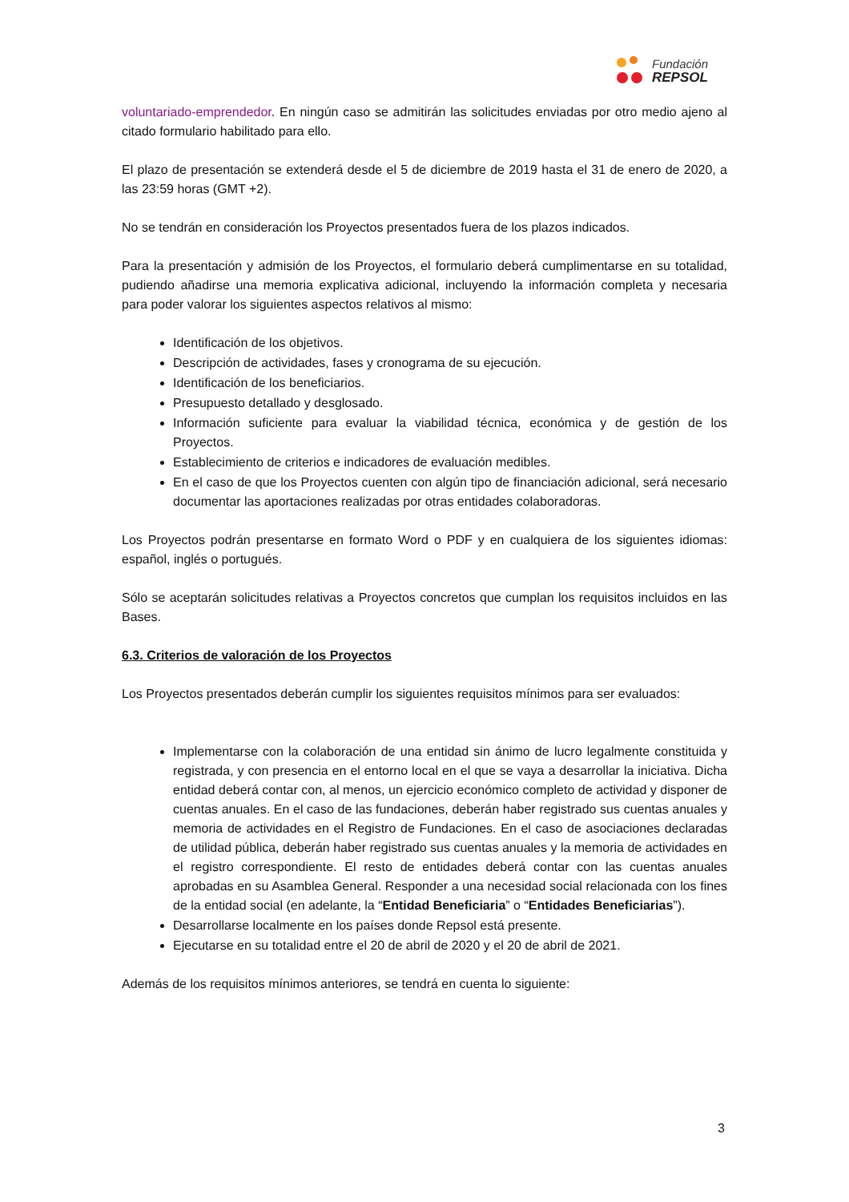Fundación
REPSOL
voluntariado-emprendedor. En ningún caso se admitirán las solicitudes enviadas por otro medio ajeno al citado formulario habilitado para ello.
El plazo de presentación se extenderá desde el 5 de diciembre de 2019 hasta el 31 de enero de 2020, a las 23:59 horas (GMT +2).
No se tendrán en consideración los Proyectos presentados fuera de los plazos indicados.
Para la presentación y admisión de los Proyectos, el formulario deberá cumplimentarse en su totalidad, pudiendo añadirse una memoria explicativa adicional, incluyendo la información completa y necesaria para poder valorar los siguientes aspectos relativos al mismo:
Identificación de los objetivos.
Descripción de actividades, fases y cronograma de su ejecución.
Identificación de los beneficiarios.
Presupuesto detallado y desglosado.
Información suficiente para evaluar la viabilidad técnica, económica y de gestión de los Proyectos.
Establecimiento de criterios e indicadores de evaluación medibles.
En el caso de que los Proyectos cuenten con algún tipo de financiación adicional, será necesario documentar las aportaciones realizadas por otras entidades colaboradoras.
Los Proyectos podrán presentarse en formato Word o PDF y en cualquiera de los siguientes idiomas: español, inglés o portugués.
Sólo se aceptarán solicitudes relativas a Proyectos concretos que cumplan los requisitos incluidos en las Bases.
6.3. Criterios de valoración de los Proyectos
Los Proyectos presentados deberán cumplir los siguientes requisitos mínimos para ser evaluados:
Implementarse con la colaboración de una entidad sin ánimo de lucro legalmente constituida y registrada, y con presencia en el entorno local en el que se vaya a desarrollar la iniciativa. Dicha entidad deberá contar con, al menos, un ejercicio económico completo de actividad y disponer de cuentas anuales. En el caso de las fundaciones, deberán haber registrado sus cuentas anuales y memoria de actividades en el Registro de Fundaciones. En el caso de asociaciones declaradas de utilidad pública, deberán haber registrado sus cuentas anuales y la memoria de actividades en el registro correspondiente. El resto de entidades deberá contar con las cuentas anuales aprobadas en su Asamblea General. Responder a una necesidad social relacionada con los fines de la entidad social (en adelante, la “Entidad Beneficiaria” o “Entidades Beneficiarias”).
Desarrollarse localmente en los países donde Repsol está presente.
Ejecutarse en su totalidad entre el 20 de abril de 2020 y el 20 de abril de 2021.
Además de los requisitos mínimos anteriores, se tendrá en cuenta lo siguiente:
3